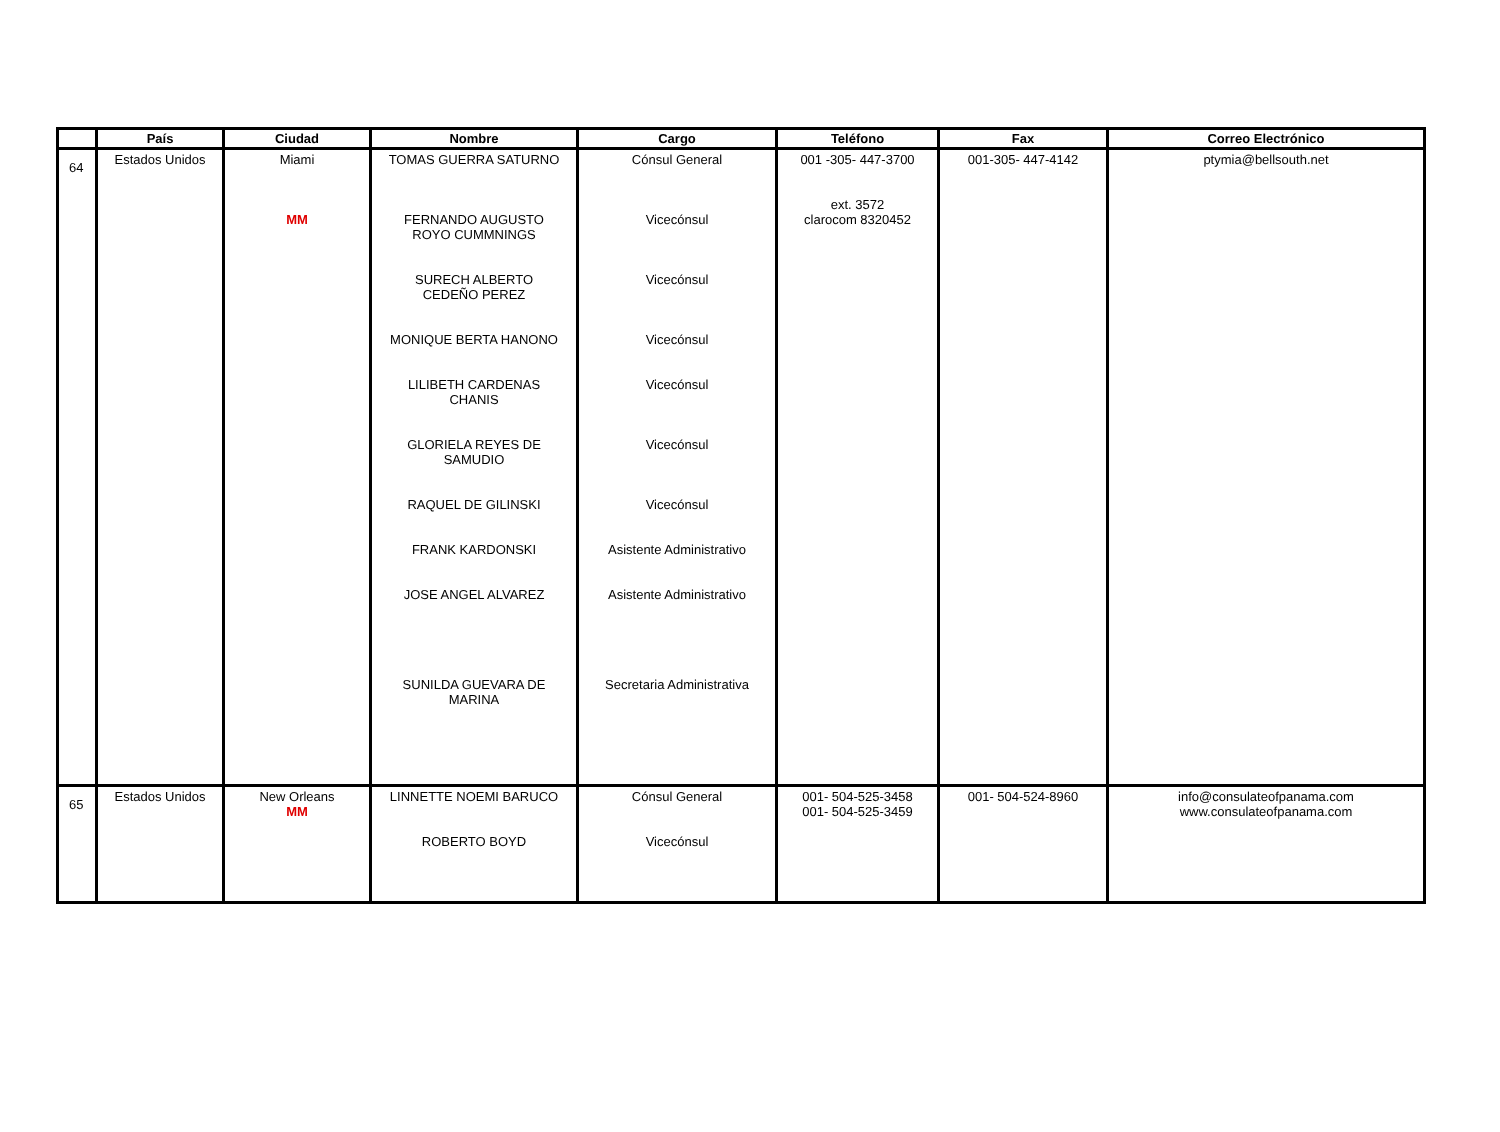| | País | Ciudad | Nombre | Cargo | Teléfono | Fax | Correo Electrónico |
| --- | --- | --- | --- | --- | --- | --- | --- |
| 64 | Estados Unidos | Miami MM | TOMAS GUERRA SATURNO FERNANDO AUGUSTO ROYO CUMMNINGS SURECH ALBERTO CEDEÑO PEREZ MONIQUE BERTA HANONO LILIBETH CARDENAS CHANIS GLORIELA REYES DE SAMUDIO RAQUEL DE GILINSKI FRANK KARDONSKI JOSE ANGEL ALVAREZ SUNILDA GUEVARA DE MARINA | Cónsul General Vicecónsul Vicecónsul Vicecónsul Vicecónsul Vicecónsul Vicecónsul Asistente Administrativo Asistente Administrativo Secretaria Administrativa | 001 -305- 447-3700 ext. 3572 clarocom 8320452 | 001-305- 447-4142 | ptymia@bellsouth.net |
| 65 | Estados Unidos | New Orleans MM | LINNETTE NOEMI BARUCO ROBERTO BOYD | Cónsul General Vicecónsul | 001- 504-525-3458 001- 504-525-3459 | 001- 504-524-8960 | info@consulateofpanama.com www.consulateofpanama.com |